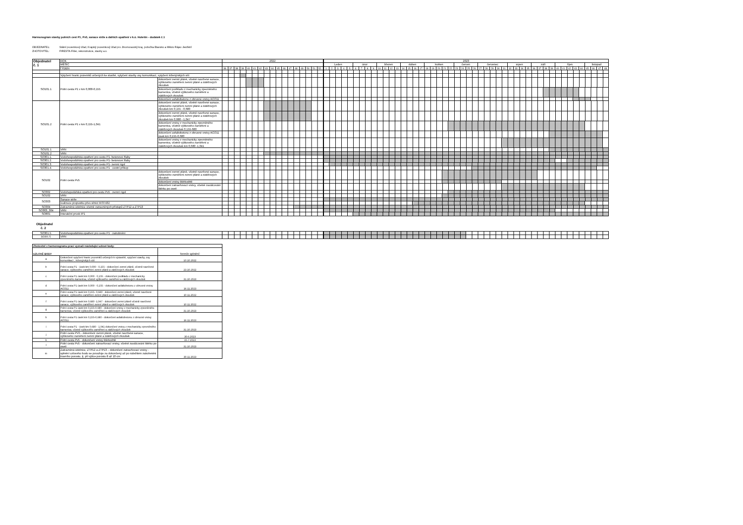Harmonogram stavby polních cest P1, Pv5, sanace strže a dalších opatření v k.ú. Holešín - dodatek č.1
OBJEDNATEL: Státní pozemkový úřad, Krajský pozemkový úřad pro Jihomoravský kraj, pobočka Blansko a Město Rájec-Jestřebí
ZHOTOVITEL: FIRESTA-Fišer, rekonstrukce, stavby a.s.
| Objednatel č. 1 | ROK | | 2022 | | | | | | | | | | | | | | | | | 2023 | | | | | | | | | | | | | | | | | | | | | | | | | | | | | | | | | | | | | | | | | | | | | | | |
| | MĚSÍC | | | | | | | | | | | | | | | | | | | Leden | | | | | únor | | | | březen | | | | duben | | | | květen | | | | | červen | | | | červenec | | | | | srpen | | | | září | | | | říjen | | | | | listopad | | | |
| | TÝDEN | | 36. | 37. | 38. | 39. | 40. | 41. | 42. | 43. | 44. | 45. | 46. | 47. | 48. | 49. | 50. | 51. | 52. | 1. | 2. | 3. | 4. | 5. | 6. | 7. | 8. | 9. | 10. | 11. | 12. | 13. | 14. | 15. | 16. | 17. | 18. | 19. | 20. | 21. | 22. | 23. | 24. | 25. | 26. | 27. | 28. | 29. | 30. | 31. | 32. | 33. | 34. | 35. | 36. | 37. | 38. | 39. | 40. | 41. | 42. | 43. | 44. | 45. | 46. | 47 | 48 |
| | Vytyčení hranic pozemků určených ke stavbě, vytyčení stavby osy komunikací, vytyčení inženýrských sítí | | | | | | | | | | | | | | | | | | | | | | | | | | | | | | | | | | | | | | | | | | | | | | | | | | | | | | | | | | | | | | | | | | |
| SO101.1 | Polní cesta P1 v km 0,000-0,155 | dokončení zemní pláně, včetně navržené sanace, výškového zaměření zemní pláně a zátěžových zkoušek | | | | | | | | | | | | | | | | | | | | | | | | | | | | | | | | | | | | | | | | | | | | | | | | | | | | | | | | | | | | | | | | | |
| | | dokončení podkladu z mechanicky zpevněného kameniva, včetně výškového zaměření a zátěžových zkoušek | | | | | | | | | | | | | | | | | | | | | | | | | | | | | | | | | | | | | | | | | | | | | | | | | | | | | | | | | | | | | | | | | |
| | | dokončení asfaltobetonu z obrusné vrstvy ACO11 | | | | | | | | | | | | | | | | | | | | | | | | | | | | | | | | | | | | | | | | | | | | | | | | | | | | | | | | | | | | | | | | | |
| SO101.2 | Polní cesta P1 v km 0,155-1,041 | dokončení zemní pláně, včetně navržené sanace, výškového zaměření zemní pláně a zátěžových zkoušek km 0,155 - 0,680 | | | | | | | | | | | | | | | | | | | | | | | | | | | | | | | | | | | | | | | | | | | | | | | | | | | | | | | | | | | | | | | | | |
| | | dokončení zemní pláně, včetně navržené sanace, výškového zaměření zemní pláně a zátěžových zkoušek km 0,680 - 1,047 | | | | | | | | | | | | | | | | | | | | | | | | | | | | | | | | | | | | | | | | | | | | | | | | | | | | | | | | | | | | | | | | | |
| | | dokončení vrstvy z mechanicky zpevněného kameniva, včetně výškového zaměření a zátěžových zkoušek 0,155-680 | | | | | | | | | | | | | | | | | | | | | | | | | | | | | | | | | | | | | | | | | | | | | | | | | | | | | | | | | | | | | | | | | |
| | | dokončení asfaltobetonu z obrusné vrstvy ACO11 úsek km 0,155-0,680 | | | | | | | | | | | | | | | | | | | | | | | | | | | | | | | | | | | | | | | | | | | | | | | | | | | | | | | | | | | | | | | | | |
| | | dokončení vrstvy z mechanicky zpevněného kameniva, včetně výškového zaměření a zátěžových zkoušek km 0,680 -1,041 | | | | | | | | | | | | | | | | | | | | | | | | | | | | | | | | | | | | | | | | | | | | | | | | | | | | | | | | | | | | | | | | | |
| SO101.1 | VRN | | | | | | | | | | | | | | | | | | | | | | | | | | | | | | | | | | | | | | | | | | | | | | | | | | | | | | | | | | | | | | | | | | |
| SO101.2 | VRN | | | | | | | | | | | | | | | | | | | | | | | | | | | | | | | | | | | | | | | | | | | | | | | | | | | | | | | | | | | | | | | | | | |
| SO301.1. | Vodohospodářská opatření pro cestu P1- betonové žlaby | | | | | | | | | | | | | | | | | | | | | | | | | | | | | | | | | | | | | | | | | | | | | | | | | | | | | | | | | | | | | | | | | | |
| SO301.2. | Vodohospodářská opatření pro cestu P1- betonové žlaby | | | | | | | | | | | | | | | | | | | | | | | | | | | | | | | | | | | | | | | | | | | | | | | | | | | | | | | | | | | | | | | | | | |
| SO301.3. | Vodohospodářská opatření pro cestu P1- zemní rigol | | | | | | | | | | | | | | | | | | | | | | | | | | | | | | | | | | | | | | | | | | | | | | | | | | | | | | | | | | | | | | | | | | |
| SO301.4. | Vodohospodářská opatření pro cestu P1 - cestní příkop | | | | | | | | | | | | | | | | | | | | | | | | | | | | | | | | | | | | | | | | | | | | | | | | | | | | | | | | | | | | | | | | | | |
| SO102 | Polní cesta Pv5 | dokončení zemní pláně, včetně navržené sanace, výškového zaměření zemní pláně a zátěžových zkoušek | | | | | | | | | | | | | | | | | | | | | | | | | | | | | | | | | | | | | | | | | | | | | | | | | | | | | | | | | | | | | | | | | |
| | | dokončení vrstvy štěrkodrtě | | | | | | | | | | | | | | | | | | | | | | | | | | | | | | | | | | | | | | | | | | | | | | | | | | | | | | | | | | | | | | | | | |
| | | dokončení zatravňovací vrstvy, včetně zaválcování štěrku po osetí | | | | | | | | | | | | | | | | | | | | | | | | | | | | | | | | | | | | | | | | | | | | | | | | | | | | | | | | | | | | | | | | | |
| SO302 | Vodohopodářská opatření pro cestu Pv5 - zemní rigol | | | | | | | | | | | | | | | | | | | | | | | | | | | | | | | | | | | | | | | | | | | | | | | | | | | | | | | | | | | | | | | | | | |
| SO102 | VRN | | | | | | | | | | | | | | | | | | | | | | | | | | | | | | | | | | | | | | | | | | | | | | | | | | | | | | | | | | | | | | | | | | |
| SO303 | Sanace strže | | | | | | | | | | | | | | | | | | | | | | | | | | | | | | | | | | | | | | | | | | | | | | | | | | | | | | | | | | | | | | | | | | |
| | realizace propustku přes silnici III/37432 | | | | | | | | | | | | | | | | | | | | | | | | | | | | | | | | | | | | | | | | | | | | | | | | | | | | | | | | | | | | | | | | | | |
| SO304 | Zatravněná údolnice včetně zatravněných přístupů ZTP12 a ZTP13 | | | | | | | | | | | | | | | | | | | | | | | | | | | | | | | | | | | | | | | | | | | | | | | | | | | | | | | | | | | | | | | | | | |
| SO303_304 | VRN | | | | | | | | | | | | | | | | | | | | | | | | | | | | | | | | | | | | | | | | | | | | | | | | | | | | | | | | | | | | | | | | | | |
| SO801 | Interakční prvek IP1 | | | | | | | | | | | | | | | | | | | | | | | | | | | | | | | | | | | | | | | | | | | | | | | | | | | | | | | | | | | | | | | | | | |
Objednatel
č. 2
| SO301.5. | Vodohospodářská opatření pro cestu P1 - zatrubnění | | | |
| SO301.5. | VRN | | | |
| Zhotovitel v harmonogramu prací vyznačí následující uzlové body: | | |
| UZLOVÉ BODY | | Termín splnění: |
| a | Dokončení vytyčení hranic pozemků určených k výstavbě, vytyčení stavby, osy komunikací , inženýrských sítí | 10.10.2022 |
| b | Polní cesta P1 - úsek km 0,000 - 0,155 - dokončení zemní pláně, včetně navržené sanace, výškového zaměření zemní pláně a zátěžových zkoušek | 23.10.2022 |
| c | Polní cesta P1 úsek km 0,000 - 0,155 - dokončení podkladu z mechanicky zpevněného kameniva, včetně výškového zaměření a zátěžových zkoušek | 31.10.2023 |
| d | Polní cesta P1 úsek km 0,000 - 0,155 - dokončení asfaltobetonu z obrusné vrstvy ACO11 | 16.11.2023 |
| e | Polní cesta P1 úsek km 0,155- 0,680 - dokončení zemní pláně, včetně navržené sanace, výškového zaměření zemní pláně a zátěžových zkoušek | 10.11.2022 |
| f | Polní cesta P1 úsek km 0,680 -1,047 - dokončení zemní pláně včetně navržené sanace, výškového zaměření zemní pláně a zátěžových zkoušek | 10.11.2022 |
| g | Polní cesta P1 úsek km 0,155-0,680 - dokončení vrstvy z mechanicky zpevněného kameniva, včetně výškového zaměření a zátěžových zkoušek | 31.10.2023 |
| h | Polní cesta P1 úsek km 0,155-0,680 - dokončení asfaltobetonu z obrusné vrstvy ACO11 | 16.11.2023 |
| i | Polní cesta P1 - úsek km 0,680 - 1,041 dokončení vrstvy z mechanicky zpevněného kameniva, včetně výškového zaměření a zátěžových zkoušek | 31.10.2023 |
| j | Polní cesta PV5 - dokončení zemní pláně, včetně navržené sanace, výškového zaměření zemní pláně a zátěžových zkoušek | 30.6.2023 |
| k | Polní cesta Pv5 - dokončení vrstvy štěrkodrtě | 15.7.2023 |
| l | Polní cesta Pv5 - dokončení zatravňovací vrstvy, včetně zaválcování štěrku po osetí | 31.10.2023 |
| m | Zatravněná údolnice, ZTP12 a ZTP13 – dokončení zatravňovací vrstvy - splnění uzlového bodu se považuje za dokončený až po náležitém zakořenění travního porostu, tj. při výšce porostu 8 až 10 cm | 30.11.2023 |